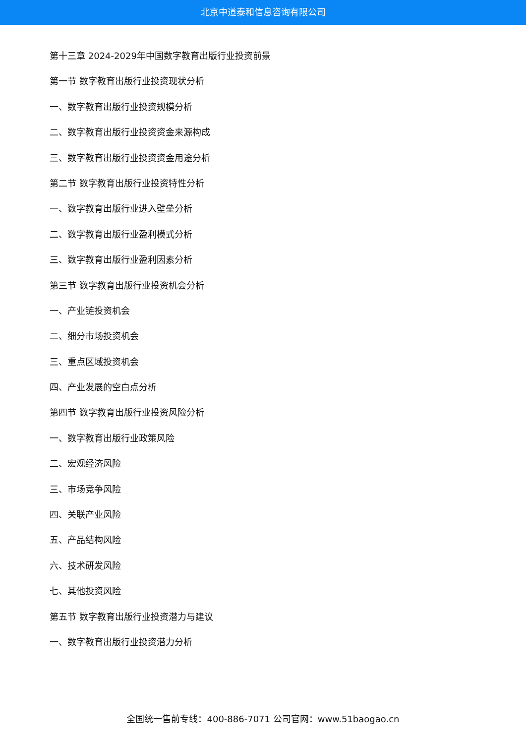北京中道泰和信息咨询有限公司
第十三章 2024-2029年中国数字教育出版行业投资前景
第一节 数字教育出版行业投资现状分析
一、数字教育出版行业投资规模分析
二、数字教育出版行业投资资金来源构成
三、数字教育出版行业投资资金用途分析
第二节 数字教育出版行业投资特性分析
一、数字教育出版行业进入壁垒分析
二、数字教育出版行业盈利模式分析
三、数字教育出版行业盈利因素分析
第三节 数字教育出版行业投资机会分析
一、产业链投资机会
二、细分市场投资机会
三、重点区域投资机会
四、产业发展的空白点分析
第四节 数字教育出版行业投资风险分析
一、数字教育出版行业政策风险
二、宏观经济风险
三、市场竞争风险
四、关联产业风险
五、产品结构风险
六、技术研发风险
七、其他投资风险
第五节 数字教育出版行业投资潜力与建议
一、数字教育出版行业投资潜力分析
全国统一售前专线：400-886-7071 公司官网：www.51baogao.cn